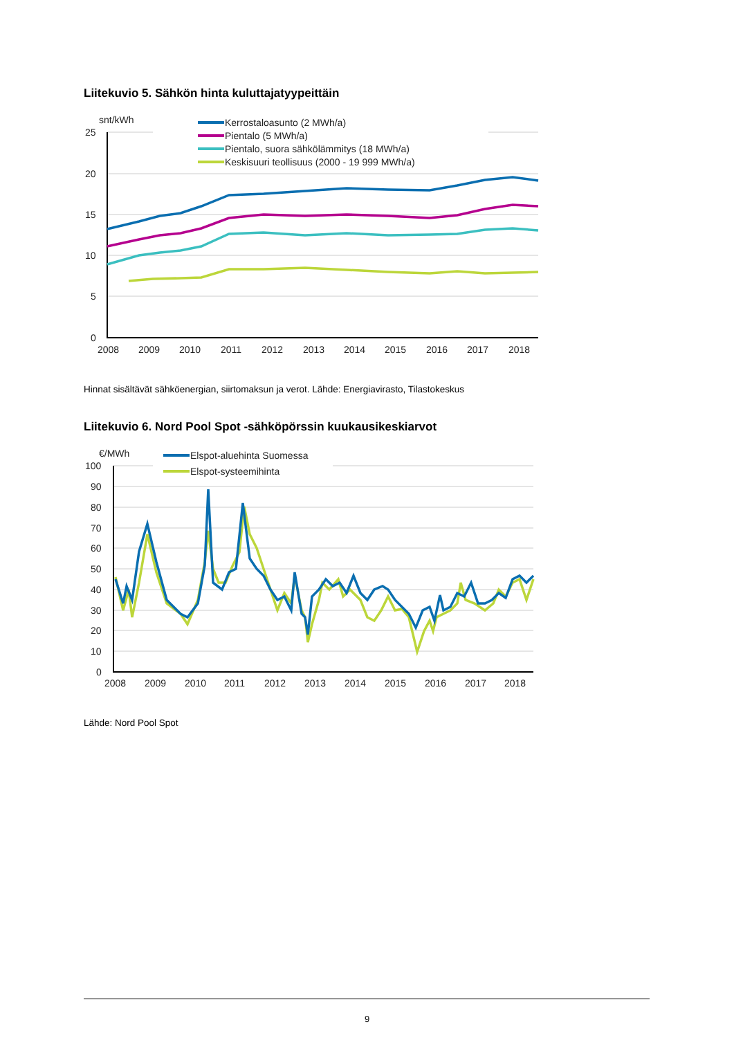Liitekuvio 5. Sähkön hinta kuluttajatyypeittäin
snt/kWh
25
20
15
10
5
0
2008
2009
2010
2011
2012
2013
2014
2015
2016
2017
2018
Kerrostaloasunto (2 MWh/a)
Pientalo (5 MWh/a)
Pientalo, suora sähkölämmitys (18 MWh/a)
Keskisuuri teollisuus (2000 - 19 999 MWh/a)
Hinnat sisältävät sähköenergian, siirtomaksun ja verot. Lähde: Energiavirasto, Tilastokeskus
Liitekuvio 6. Nord Pool Spot -sähköpörssin kuukausikeskiarvot
€/MWh
100
90
80
70
60
50
40
30
20
10
0
2008
2009
2010
2011
2012
2013
2014
2015
2016
2017
2018
Elspot-aluehinta Suomessa
Elspot-systeemihinta
Lähde: Nord Pool Spot
9